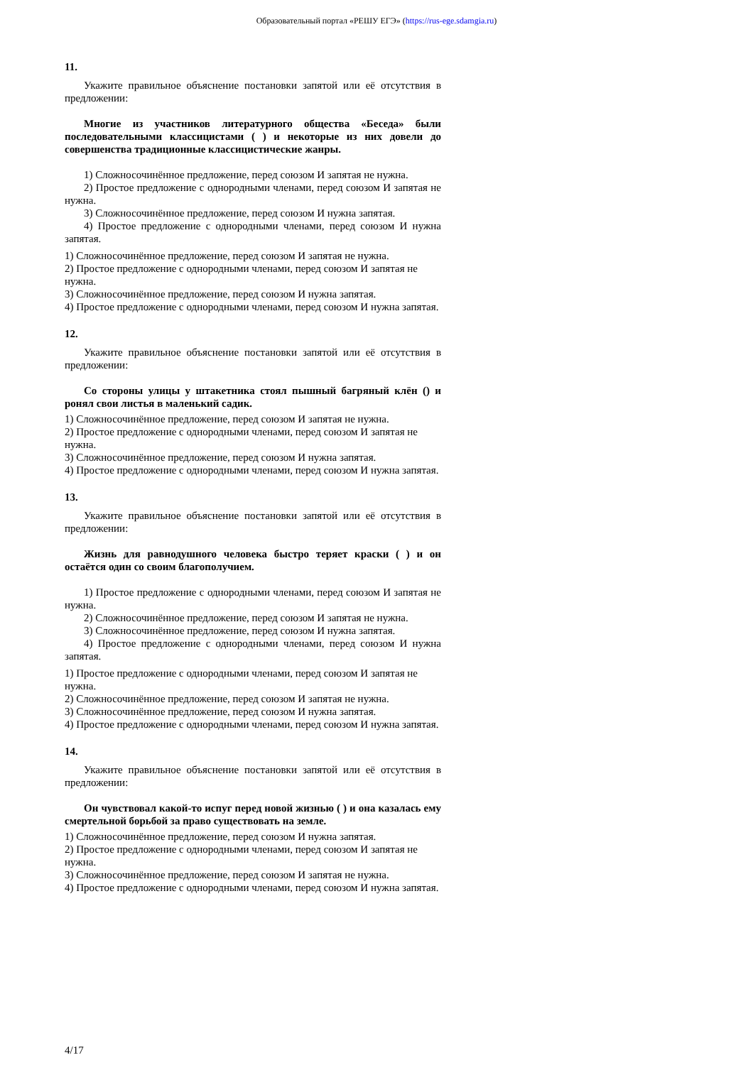Образовательный портал «РЕШУ ЕГЭ» (https://rus-ege.sdamgia.ru)
11.
Укажите правильное объяснение постановки запятой или её отсутствия в предложении:
Многие из участников литературного общества «Беседа» были последовательными классицистами ( ) и некоторые из них довели до совершенства традиционные классицистические жанры.
1) Сложносочинённое предложение, перед союзом И запятая не нужна.
2) Простое предложение с однородными членами, перед союзом И запятая не нужна.
3) Сложносочинённое предложение, перед союзом И нужна запятая.
4) Простое предложение с однородными членами, перед союзом И нужна запятая.
1) Сложносочинённое предложение, перед союзом И запятая не нужна.
2) Простое предложение с однородными членами, перед союзом И запятая не нужна.
3) Сложносочинённое предложение, перед союзом И нужна запятая.
4) Простое предложение с однородными членами, перед союзом И нужна запятая.
12.
Укажите правильное объяснение постановки запятой или её отсутствия в предложении:
Со стороны улицы у штакетника стоял пышный багряный клён () и ронял свои листья в маленький садик.
1) Сложносочинённое предложение, перед союзом И запятая не нужна.
2) Простое предложение с однородными членами, перед союзом И запятая не нужна.
3) Сложносочинённое предложение, перед союзом И нужна запятая.
4) Простое предложение с однородными членами, перед союзом И нужна запятая.
13.
Укажите правильное объяснение постановки запятой или её отсутствия в предложении:
Жизнь для равнодушного человека быстро теряет краски ( ) и он остаётся один со своим благополучием.
1) Простое предложение с однородными членами, перед союзом И запятая не нужна.
2) Сложносочинённое предложение, перед союзом И запятая не нужна.
3) Сложносочинённое предложение, перед союзом И нужна запятая.
4) Простое предложение с однородными членами, перед союзом И нужна запятая.
1) Простое предложение с однородными членами, перед союзом И запятая не нужна.
2) Сложносочинённое предложение, перед союзом И запятая не нужна.
3) Сложносочинённое предложение, перед союзом И нужна запятая.
4) Простое предложение с однородными членами, перед союзом И нужна запятая.
14.
Укажите правильное объяснение постановки запятой или её отсутствия в предложении:
Он чувствовал какой-то испуг перед новой жизнью ( ) и она казалась ему смертельной борьбой за право существовать на земле.
1) Сложносочинённое предложение, перед союзом И нужна запятая.
2) Простое предложение с однородными членами, перед союзом И запятая не нужна.
3) Сложносочинённое предложение, перед союзом И запятая не нужна.
4) Простое предложение с однородными членами, перед союзом И нужна запятая.
4/17